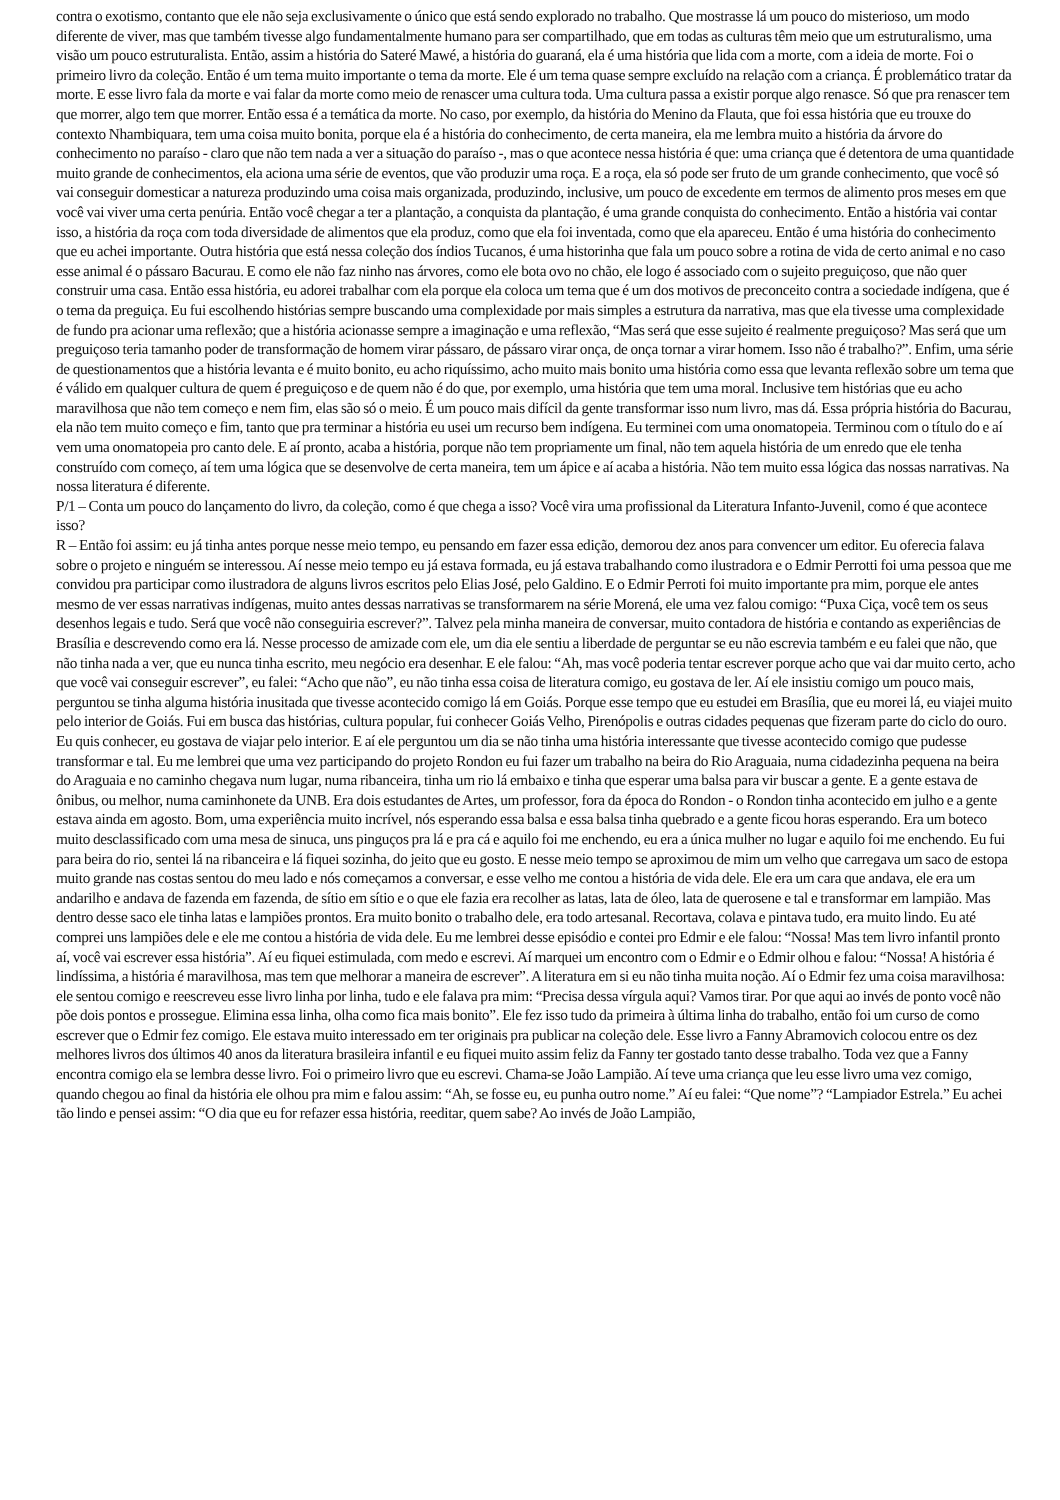contra o exotismo, contanto que ele não seja exclusivamente o único que está sendo explorado no trabalho. Que mostrasse lá um pouco do misterioso, um modo diferente de viver, mas que também tivesse algo fundamentalmente humano para ser compartilhado, que em todas as culturas têm meio que um estruturalismo, uma visão um pouco estruturalista. Então, assim a história do Sateré Mawé, a história do guaraná, ela é uma história que lida com a morte, com a ideia de morte. Foi o primeiro livro da coleção. Então é um tema muito importante o tema da morte. Ele é um tema quase sempre excluído na relação com a criança. É problemático tratar da morte. E esse livro fala da morte e vai falar da morte como meio de renascer uma cultura toda. Uma cultura passa a existir porque algo renasce. Só que pra renascer tem que morrer, algo tem que morrer. Então essa é a temática da morte. No caso, por exemplo, da história do Menino da Flauta, que foi essa história que eu trouxe do contexto Nhambiquara, tem uma coisa muito bonita, porque ela é a história do conhecimento, de certa maneira, ela me lembra muito a história da árvore do conhecimento no paraíso - claro que não tem nada a ver a situação do paraíso -, mas o que acontece nessa história é que: uma criança que é detentora de uma quantidade muito grande de conhecimentos, ela aciona uma série de eventos, que vão produzir uma roça. E a roça, ela só pode ser fruto de um grande conhecimento, que você só vai conseguir domesticar a natureza produzindo uma coisa mais organizada, produzindo, inclusive, um pouco de excedente em termos de alimento pros meses em que você vai viver uma certa penúria. Então você chegar a ter a plantação, a conquista da plantação, é uma grande conquista do conhecimento. Então a história vai contar isso, a história da roça com toda diversidade de alimentos que ela produz, como que ela foi inventada, como que ela apareceu. Então é uma história do conhecimento que eu achei importante. Outra história que está nessa coleção dos índios Tucanos, é uma historinha que fala um pouco sobre a rotina de vida de certo animal e no caso esse animal é o pássaro Bacurau. E como ele não faz ninho nas árvores, como ele bota ovo no chão, ele logo é associado com o sujeito preguiçoso, que não quer construir uma casa. Então essa história, eu adorei trabalhar com ela porque ela coloca um tema que é um dos motivos de preconceito contra a sociedade indígena, que é o tema da preguiça. Eu fui escolhendo histórias sempre buscando uma complexidade por mais simples a estrutura da narrativa, mas que ela tivesse uma complexidade de fundo pra acionar uma reflexão; que a história acionasse sempre a imaginação e uma reflexão, “Mas será que esse sujeito é realmente preguiçoso? Mas será que um preguiçoso teria tamanho poder de transformação de homem virar pássaro, de pássaro virar onça, de onça tornar a virar homem. Isso não é trabalho?”. Enfim, uma série de questionamentos que a história levanta e é muito bonito, eu acho riquíssimo, acho muito mais bonito uma história como essa que levanta reflexão sobre um tema que é válido em qualquer cultura de quem é preguiçoso e de quem não é do que, por exemplo, uma história que tem uma moral. Inclusive tem histórias que eu acho maravilhosa que não tem começo e nem fim, elas são só o meio. É um pouco mais difícil da gente transformar isso num livro, mas dá. Essa própria história do Bacurau, ela não tem muito começo e fim, tanto que pra terminar a história eu usei um recurso bem indígena. Eu terminei com uma onomatopeia. Terminou com o título do e aí vem uma onomatopeia pro canto dele. E aí pronto, acaba a história, porque não tem propriamente um final, não tem aquela história de um enredo que ele tenha construído com começo, aí tem uma lógica que se desenvolve de certa maneira, tem um ápice e aí acaba a história. Não tem muito essa lógica das nossas narrativas. Na nossa literatura é diferente.
P/1 – Conta um pouco do lançamento do livro, da coleção, como é que chega a isso? Você vira uma profissional da Literatura Infanto-Juvenil, como é que acontece isso?
R – Então foi assim: eu já tinha antes porque nesse meio tempo, eu pensando em fazer essa edição, demorou dez anos para convencer um editor. Eu oferecia falava sobre o projeto e ninguém se interessou. Aí nesse meio tempo eu já estava formada, eu já estava trabalhando como ilustradora e o Edmir Perrotti foi uma pessoa que me convidou pra participar como ilustradora de alguns livros escritos pelo Elias José, pelo Galdino. E o Edmir Perroti foi muito importante pra mim, porque ele antes mesmo de ver essas narrativas indígenas, muito antes dessas narrativas se transformarem na série Morená, ele uma vez falou comigo: “Puxa Ciça, você tem os seus desenhos legais e tudo. Será que você não conseguiria escrever?”. Talvez pela minha maneira de conversar, muito contadora de história e contando as experiências de Brasília e descrevendo como era lá. Nesse processo de amizade com ele, um dia ele sentiu a liberdade de perguntar se eu não escrevia também e eu falei que não, que não tinha nada a ver, que eu nunca tinha escrito, meu negócio era desenhar. E ele falou: “Ah, mas você poderia tentar escrever porque acho que vai dar muito certo, acho que você vai conseguir escrever”, eu falei: “Acho que não”, eu não tinha essa coisa de literatura comigo, eu gostava de ler. Aí ele insistiu comigo um pouco mais, perguntou se tinha alguma história inusitada que tivesse acontecido comigo lá em Goiás. Porque esse tempo que eu estudei em Brasília, que eu morei lá, eu viajei muito pelo interior de Goiás. Fui em busca das histórias, cultura popular, fui conhecer Goiás Velho, Pirenópolis e outras cidades pequenas que fizeram parte do ciclo do ouro. Eu quis conhecer, eu gostava de viajar pelo interior. E aí ele perguntou um dia se não tinha uma história interessante que tivesse acontecido comigo que pudesse transformar e tal. Eu me lembrei que uma vez participando do projeto Rondon eu fui fazer um trabalho na beira do Rio Araguaia, numa cidadezinha pequena na beira do Araguaia e no caminho chegava num lugar, numa ribanceira, tinha um rio lá embaixo e tinha que esperar uma balsa para vir buscar a gente. E a gente estava de ônibus, ou melhor, numa caminhonete da UNB. Era dois estudantes de Artes, um professor, fora da época do Rondon - o Rondon tinha acontecido em julho e a gente estava ainda em agosto. Bom, uma experiência muito incrível, nós esperando essa balsa e essa balsa tinha quebrado e a gente ficou horas esperando. Era um boteco muito desclassificado com uma mesa de sinuca, uns pinguços pra lá e pra cá e aquilo foi me enchendo, eu era a única mulher no lugar e aquilo foi me enchendo. Eu fui para beira do rio, sentei lá na ribanceira e lá fiquei sozinha, do jeito que eu gosto. E nesse meio tempo se aproximou de mim um velho que carregava um saco de estopa muito grande nas costas sentou do meu lado e nós começamos a conversar, e esse velho me contou a história de vida dele. Ele era um cara que andava, ele era um andarilho e andava de fazenda em fazenda, de sítio em sítio e o que ele fazia era recolher as latas, lata de óleo, lata de querosene e tal e transformar em lampião. Mas dentro desse saco ele tinha latas e lampiões prontos. Era muito bonito o trabalho dele, era todo artesanal. Recortava, colava e pintava tudo, era muito lindo. Eu até comprei uns lampiões dele e ele me contou a história de vida dele. Eu me lembrei desse episódio e contei pro Edmir e ele falou: “Nossa! Mas tem livro infantil pronto aí, você vai escrever essa história”. Aí eu fiquei estimulada, com medo e escrevi. Aí marquei um encontro com o Edmir e o Edmir olhou e falou: “Nossa! A história é lindíssima, a história é maravilhosa, mas tem que melhorar a maneira de escrever”. A literatura em si eu não tinha muita noção. Aí o Edmir fez uma coisa maravilhosa: ele sentou comigo e reescreveu esse livro linha por linha, tudo e ele falava pra mim: “Precisa dessa vírgula aqui? Vamos tirar. Por que aqui ao invés de ponto você não põe dois pontos e prossegue. Elimina essa linha, olha como fica mais bonito”. Ele fez isso tudo da primeira à última linha do trabalho, então foi um curso de como escrever que o Edmir fez comigo. Ele estava muito interessado em ter originais pra publicar na coleção dele. Esse livro a Fanny Abramovich colocou entre os dez melhores livros dos últimos 40 anos da literatura brasileira infantil e eu fiquei muito assim feliz da Fanny ter gostado tanto desse trabalho. Toda vez que a Fanny encontra comigo ela se lembra desse livro. Foi o primeiro livro que eu escrevi. Chama-se João Lampião. Aí teve uma criança que leu esse livro uma vez comigo, quando chegou ao final da história ele olhou pra mim e falou assim: “Ah, se fosse eu, eu punha outro nome.” Aí eu falei: “Que nome”? “Lampiador Estrela.” Eu achei tão lindo e pensei assim: “O dia que eu for refazer essa história, reeditar, quem sabe? Ao invés de João Lampião,